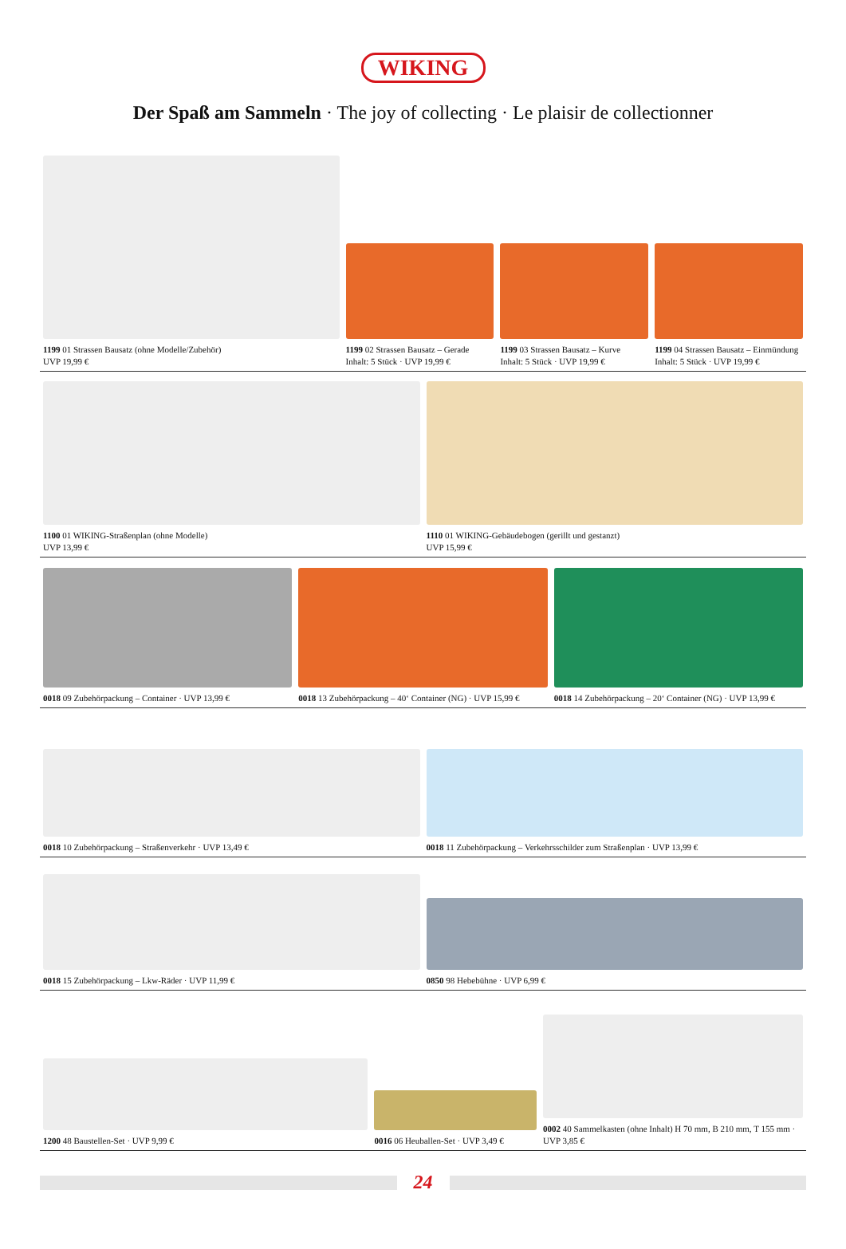WIKING
Der Spaß am Sammeln · The joy of collecting · Le plaisir de collectionner
1199 01 Strassen Bausatz (ohne Modelle/Zubehör)
UVP 19,99 €
1199 02 Strassen Bausatz – Gerade
Inhalt: 5 Stück · UVP 19,99 €
1199 03 Strassen Bausatz – Kurve
Inhalt: 5 Stück · UVP 19,99 €
1199 04 Strassen Bausatz – Einmündung
Inhalt: 5 Stück · UVP 19,99 €
1100 01 WIKING-Straßenplan (ohne Modelle)
UVP 13,99 €
1110 01 WIKING-Gebäudebogen (gerillt und gestanzt)
UVP 15,99 €
0018 09 Zubehörpackung – Container · UVP 13,99 €
0018 13 Zubehörpackung – 40‘ Container (NG) · UVP 15,99 €
0018 14 Zubehörpackung – 20‘ Container (NG) · UVP 13,99 €
0018 10 Zubehörpackung – Straßenverkehr · UVP 13,49 €
0018 11 Zubehörpackung – Verkehrsschilder zum Straßenplan · UVP 13,99 €
0018 15 Zubehörpackung – Lkw-Räder · UVP 11,99 €
0850 98 Hebebühne · UVP 6,99 €
1200 48 Baustellen-Set · UVP 9,99 €
0016 06 Heuballen-Set · UVP 3,49 €
0002 40 Sammelkasten (ohne Inhalt) H 70 mm, B 210 mm, T 155 mm · UVP 3,85 €
24